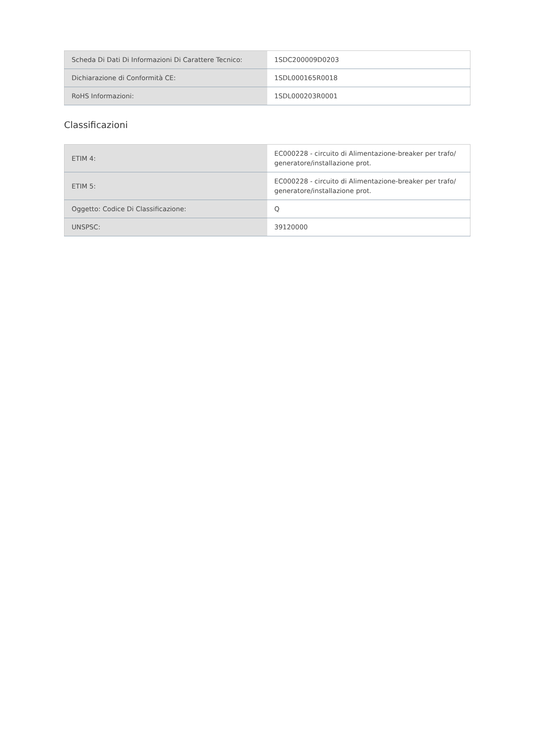| Scheda Di Dati Di Informazioni Di Carattere Tecnico: | 1SDC200009D0203 |
| Dichiarazione di Conformità CE: | 1SDL000165R0018 |
| RoHS Informazioni: | 1SDL000203R0001 |
Classificazioni
| ETIM 4: | EC000228 - circuito di Alimentazione-breaker per trafo/ generatore/installazione prot. |
| ETIM 5: | EC000228 - circuito di Alimentazione-breaker per trafo/ generatore/installazione prot. |
| Oggetto: Codice Di Classificazione: | Q |
| UNSPSC: | 39120000 |